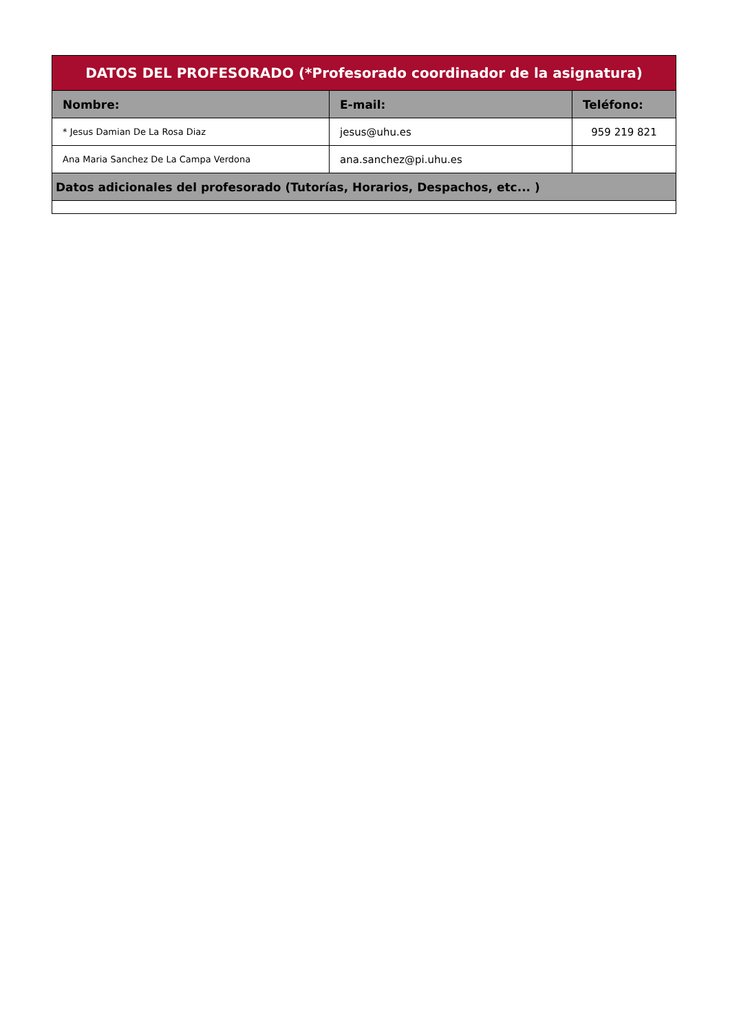| DATOS DEL PROFESORADO (*Profesorado coordinador de la asignatura) | | |
| --- | --- | --- |
| Nombre: | E-mail: | Teléfono: |
| * Jesus Damian De La Rosa Diaz | jesus@uhu.es | 959 219 821 |
| Ana Maria Sanchez De La Campa Verdona | ana.sanchez@pi.uhu.es | |
| Datos adicionales del profesorado (Tutorías, Horarios, Despachos, etc... ) | | |